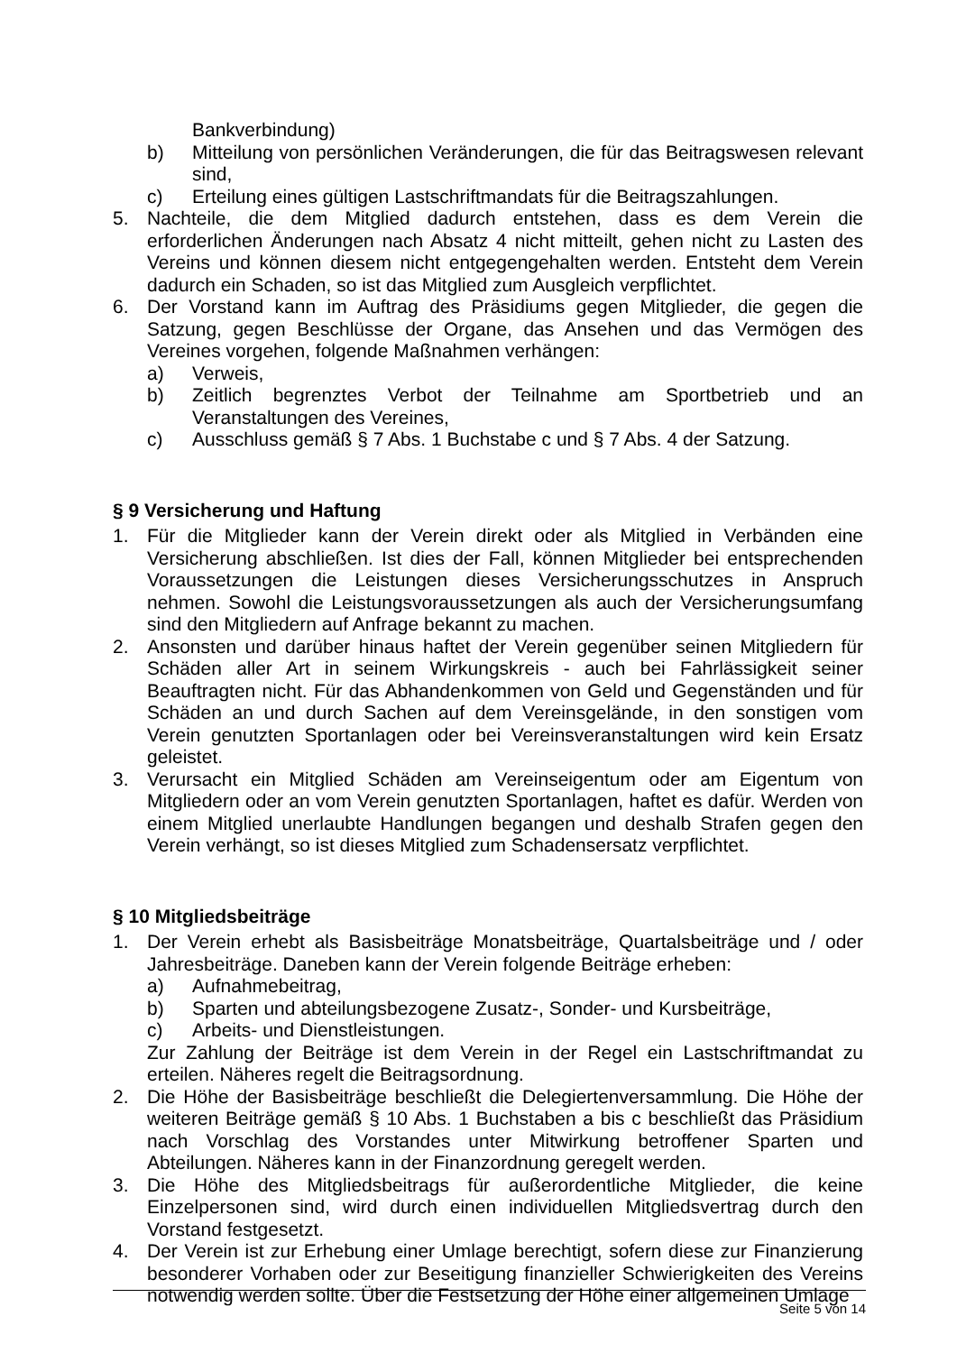Bankverbindung)
b) Mitteilung von persönlichen Veränderungen, die für das Beitragswesen relevant sind,
c) Erteilung eines gültigen Lastschriftmandats für die Beitragszahlungen.
5. Nachteile, die dem Mitglied dadurch entstehen, dass es dem Verein die erforderlichen Änderungen nach Absatz 4 nicht mitteilt, gehen nicht zu Lasten des Vereins und können diesem nicht entgegengehalten werden. Entsteht dem Verein dadurch ein Schaden, so ist das Mitglied zum Ausgleich verpflichtet.
6. Der Vorstand kann im Auftrag des Präsidiums gegen Mitglieder, die gegen die Satzung, gegen Beschlüsse der Organe, das Ansehen und das Vermögen des Vereines vorgehen, folgende Maßnahmen verhängen:
a) Verweis,
b) Zeitlich begrenztes Verbot der Teilnahme am Sportbetrieb und an Veranstaltungen des Vereines,
c) Ausschluss gemäß § 7 Abs. 1 Buchstabe c und § 7 Abs. 4 der Satzung.
§ 9 Versicherung und Haftung
1. Für die Mitglieder kann der Verein direkt oder als Mitglied in Verbänden eine Versicherung abschließen. Ist dies der Fall, können Mitglieder bei entsprechenden Voraussetzungen die Leistungen dieses Versicherungsschutzes in Anspruch nehmen. Sowohl die Leistungsvoraussetzungen als auch der Versicherungsumfang sind den Mitgliedern auf Anfrage bekannt zu machen.
2. Ansonsten und darüber hinaus haftet der Verein gegenüber seinen Mitgliedern für Schäden aller Art in seinem Wirkungskreis - auch bei Fahrlässigkeit seiner Beauftragten nicht. Für das Abhandenkommen von Geld und Gegenständen und für Schäden an und durch Sachen auf dem Vereinsgelände, in den sonstigen vom Verein genutzten Sportanlagen oder bei Vereinsveranstaltungen wird kein Ersatz geleistet.
3. Verursacht ein Mitglied Schäden am Vereinseigentum oder am Eigentum von Mitgliedern oder an vom Verein genutzten Sportanlagen, haftet es dafür. Werden von einem Mitglied unerlaubte Handlungen begangen und deshalb Strafen gegen den Verein verhängt, so ist dieses Mitglied zum Schadensersatz verpflichtet.
§ 10 Mitgliedsbeiträge
1. Der Verein erhebt als Basisbeiträge Monatsbeiträge, Quartalsbeiträge und / oder Jahresbeiträge. Daneben kann der Verein folgende Beiträge erheben:
a) Aufnahmebeitrag,
b) Sparten und abteilungsbezogene Zusatz-, Sonder- und Kursbeiträge,
c) Arbeits- und Dienstleistungen.
Zur Zahlung der Beiträge ist dem Verein in der Regel ein Lastschriftmandat zu erteilen. Näheres regelt die Beitragsordnung.
2. Die Höhe der Basisbeiträge beschließt die Delegiertenversammlung. Die Höhe der weiteren Beiträge gemäß § 10 Abs. 1 Buchstaben a bis c beschließt das Präsidium nach Vorschlag des Vorstandes unter Mitwirkung betroffener Sparten und Abteilungen. Näheres kann in der Finanzordnung geregelt werden.
3. Die Höhe des Mitgliedsbeitrags für außerordentliche Mitglieder, die keine Einzelpersonen sind, wird durch einen individuellen Mitgliedsvertrag durch den Vorstand festgesetzt.
4. Der Verein ist zur Erhebung einer Umlage berechtigt, sofern diese zur Finanzierung besonderer Vorhaben oder zur Beseitigung finanzieller Schwierigkeiten des Vereins notwendig werden sollte. Über die Festsetzung der Höhe einer allgemeinen Umlage
Seite 5 von 14